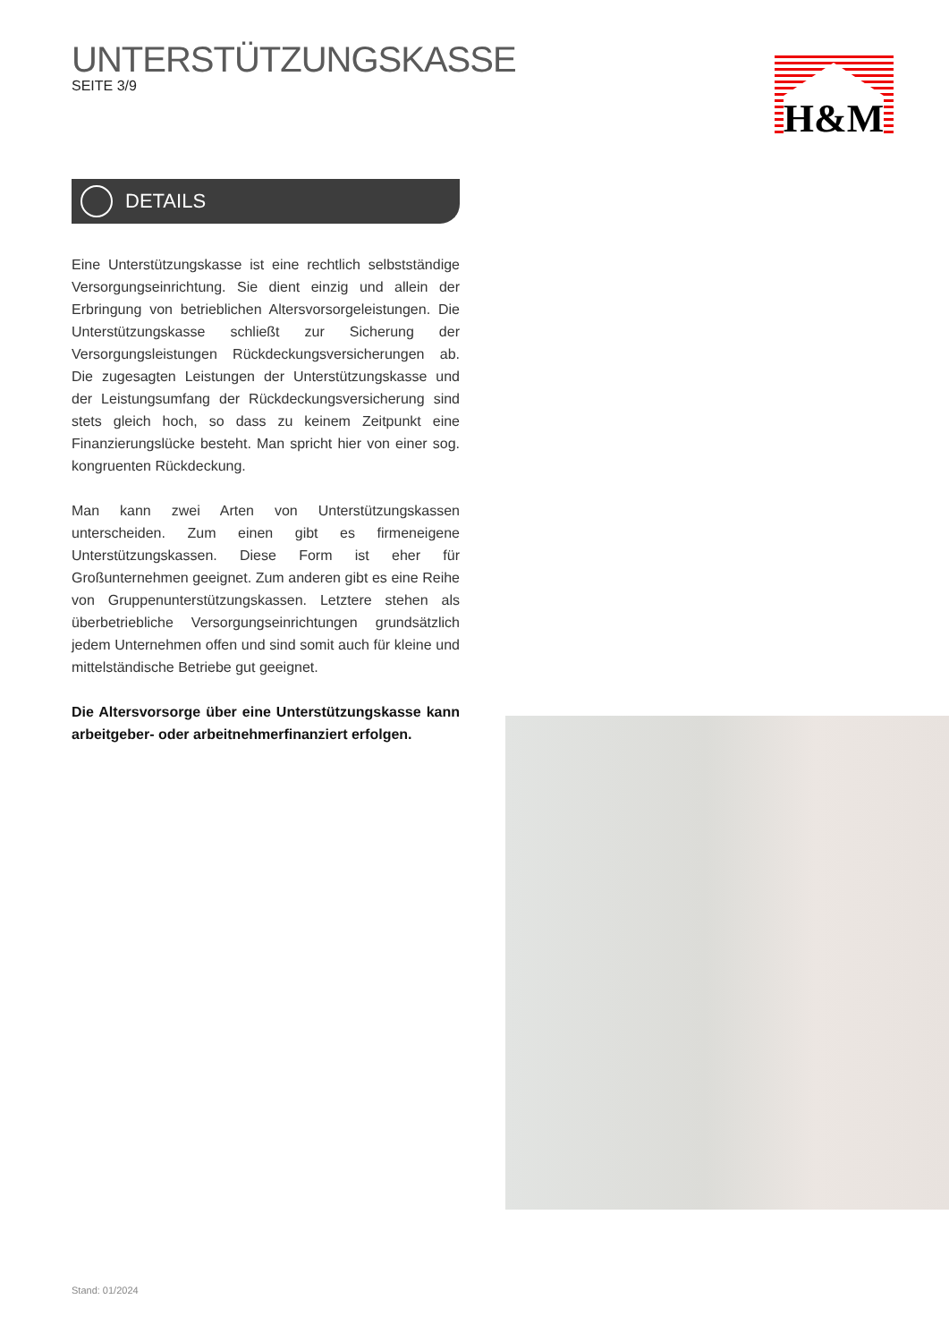UNTERSTÜTZUNGSKASSE
SEITE 3/9
H&M
DETAILS
Eine Unterstützungskasse ist eine rechtlich selbstständige Versorgungseinrichtung. Sie dient einzig und allein der Erbringung von betrieblichen Altersvorsorgeleistungen. Die Unterstützungskasse schließt zur Sicherung der Versorgungsleistungen Rückdeckungsversicherungen ab. Die zugesagten Leistungen der Unterstützungskasse und der Leistungsumfang der Rückdeckungsversicherung sind stets gleich hoch, so dass zu keinem Zeitpunkt eine Finanzierungslücke besteht. Man spricht hier von einer sog. kongruenten Rückdeckung.
Man kann zwei Arten von Unterstützungskassen unterscheiden. Zum einen gibt es firmeneigene Unterstützungskassen. Diese Form ist eher für Großunternehmen geeignet. Zum anderen gibt es eine Reihe von Gruppenunterstützungskassen. Letztere stehen als überbetriebliche Versorgungseinrichtungen grundsätzlich jedem Unternehmen offen und sind somit auch für kleine und mittelständische Betriebe gut geeignet.
Die Altersvorsorge über eine Unterstützungskasse kann arbeitgeber- oder arbeitnehmerfinanziert erfolgen.
Stand: 01/2024